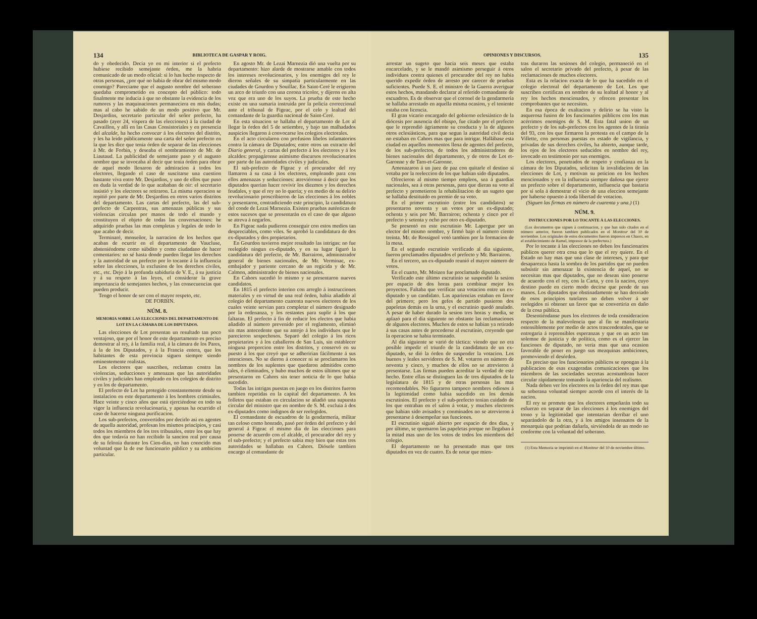134 BIBLIOTECA DE GASPAR Y ROIG.
do y obedecido. Decia yo en mi interior si el prefecto hubiese recibido semejante órden, me la habria comunicado de un modo oficial: si lo has hecho respecto de otras personas, ¿por qué no habia de obrar del mismo modo conmigo? Pareciame que el augusto nombre del soberano quedaba comprometido en concepto del público: todo finalmente me inducia á que no obstante la evidencia de los rumores y las maquinaciones permaneciera en mis dudas; mas al cabo he sabido de un modo positivo que Mr. Desjardins, secretario particular del señor prefecto, ha pasado (ayer 24, víspera de las elecciones) á la ciudad de Cavaillon, y allí en las Casas Consistoriales y en presencia del alcalde, ha hecho convocar á los electores del distrito, y les ha leido públicamente una carta del señor prefecto en la que les dice que tenia órden de separar de las elecciones á Mr. de Forbin, y deseaba el nombramiento de Mr. de Liautaud. La publicidad de semejante paso y el augusto nombre que se invocaba al decir que tenia órden para obrar de aquel modo llenaron de admiracion á todos los electores, llegando el caso de suscitarse una cuestion bastante viva entre Mr. Desjardins, y uno de ellos que puso en duda la verdad de lo que acababan de oir: el secretario insistió y los electores se retiraron. La misma operacion se repitió por parte de Mr. Desjardins en otros varios distritos del departamento. Las cartas del prefecto, las del sub-prefecto de Carpentras, sus amenazas públicas y sus violencias circulan por manos de todo el mundo y constituyen el objeto de todas las conversaciones: he adquirido pruebas las mas completas y legales de todo lo que acabo de decir.
Terminaré, monseñor, la narracion de los hechos que acaban de ocurrir en el departamento de Vaucluse, absteniéndome como súbdito y como ciudadano de hacer comentarios: no sé hasta donde pueden llegar los derechos y la autoridad de un prefecto por lo tocante á la influencia sobre las elecciones, la exclusion de los derechos civiles, etc., etc. Dejo á la profunda sabiduría de V. E., á su justicia y á su respeto á las leyes, el considerar la grave importancia de semejantes hechos, y las consecuencias que pueden producir.
Tengo el honor de ser con el mayor respeto, etc.
DE FORBIN.
NÚM. 8.
MEMORIA SOBRE LAS ELECCIONES DEL DEPARTAMENTO DE LOT EN LA CÁMARA DE LOS DIPUTADOS.
Las elecciones de Lot presentan un resultado tan poco ventajoso, que por el honor de este departamento es preciso demostrar al rey, á la familia real, á la cámara de los Pares, á la de los Diputados, y á la Francia entera, que los habitantes de esta provincia siguen siempre siendo eminentemente realistas.
Los electores que suscriben, reclaman contra las violencias, seducciones y amenazas que las autoridades civiles y judiciales han empleado en los colegios de distrito y en los de departamento.
El prefecto de Lot ha protegido constantemente desde su instalacion en este departamento á los hombres criminales. Hace veinte y cinco años que está ejerciéndose en todo su vigor la influencia revolucionaria, y apenas ha ocurrido el caso de hacerse ninguna purificacion.
Los sub-prefectos, convertidos por decirlo asi en agentes de aquella autoridad, profesan los mismos principios, y casi todos los miembros de los tres tribunales, entre los que hay dos que todavía no han recibido la sancion real por causa de su felonía durante los Cien-dias, no han conocido mas voluntad que la de ese funcionario público y su ambicion particular.
En agosto Mr. de Lezai Marnezia dió una vuelta por su departamento: hizo alarde de mostrarse amable con todos los intereses revolucionarios, y los enemigos del rey le dieron señales de su simpatía particularmente en las ciudades de Gourdon y Souillac. En Saint-Ceré le erigieron un arco de triunfo con una corona tricolor, y dijeron en alta voz que era uno de los suyos. La prueba de este hecho existe en una sumaria instruida por la policía correccional ante el tribunal de Figeac, por el celo y lealtad del comandante de la guardia nacional de Saint-Ceré.
En esta situacion se hallaba el departamento de Lot al llegar la órden del 5 de setiembre, y bajo tan malhadados auspicios llegaron á convocarse los colegios electorales.
En el acto circularon con profusion libelos infamatorios contra la cámara de Diputados; entre otros un extracto del Diario general, y cartas del prefecto á los electores y á los alcaldes: propagáronse asimismo discursos revolucionarios por parte de las autoridades civiles y judiciales.
El sub-prefecto de Figeac y el procurador del rey llamaron á su casa á los electores, empleando para con ellos amenazas y seducciones: atreviéronse á decir que los diputados querian hacer revivir los diezmos y los derechos feudales, y que el rey no lo queria; y en medio de su delirio revolucionario proscribieron de las elecciones á los nobles y presentaron, contradiciendo este principio, la candidatura del conde de Lezai Marnezia. Existen pruebas auténticas de estos sucesos que se presentarán en el caso de que alguno se atreva á negarlos.
En Figeac nada pudieron conseguir con estos medios tan despreciables, como viles. Se aprobó la candidatura de dos ex-diputados y dos propietarios.
En Gourdon tuvieron mejor resultado las intrigas: no fue reelegido ningun ex-diputado, y en su lugar figuró la candidatura del prefecto, de Mr. Barrairon, administrador general de bienes nacionales, de Mr. Verminac, ex-embajador y pariente cercano de un regicida y de Mr. Calmon, administrador de bienes nacionales.
En Cahors sucedió lo mismo y se presentaron nuevos candidatos.
En 1815 el prefecto interino con arreglo á instrucciones materiales y en virtud de una real órden, habia añadido al colegio del departamento cuarenta nuevos electores de los cuales veinte servian para completar el número designado por la ordenanza, y los restantes para suplir á los que faltaran. El prefecto á fin de reducir los electos que habia añadido al número prevenido por el reglamento, eliminó sin mas antecedente que su antojo á los individuos que le parecieron sospechosos. Separó del colegio á los ricos propietarios y á los caballeros de San Luis, sin establecer ninguna proporcion entre los distritos, y conservó en su puesto á los que creyó que se adheririan fácilmente á sus intenciones. No se dieron á conocer ni se proclamaron los nombres de los suplentes que quedaron admitidos como tales, ó eliminados, y hubo muchos de estos últimos que se presentaron en Cahors sin tener noticia de lo que habia sucedido.
Todas las intrigas puestas en juego en los distritos fueron tambien repetidas en la capital del departamento. A los folletos que estaban en circulacion se añadió una supuesta circular del ministro que en nombre de S. M. excluia á dos ex-diputados como indignos de ser reelegidos.
El comandante de escuadron de la gendarmería, militar tan celoso como honrado, pasó por órden del prefecto y del general á Figeac el mismo dia de las elecciones para ponerse de acuerdo con el alcalde, el procurador del rey y el sub-prefecto; y el prefecto sabia muy bien que estas tres autoridades se hallaban en Cahors. Diósele tambien encargo al comandante de
OPINIONES Y DISCURSOS. 135
arrestar un sugeto que hacia seis meses que estaba encarcelado, y se le mandó asimismo perseguir á otros individuos contra quienes el procurador del rey no habia querido expedir órden de arresto por carecer de pruebas suficientes. Puede S. E. el ministro de la Guerra averiguar estos hechos, mandando declarar al referido comandante de escuadron. Es de observar que el coronel de la gendarmería se hallaba arrestado en aquella misma ocasion, y el teniente estaba con licencia.
El gran vicario encargado del gobierno eclesiástico de la diócesis por ausencia del obispo, fue citado por el prefecto que le reprendió ágriamente su conducta y la de algunos otros eclesiásticos, para que segun la autoridad civil decia no estaban en Cahors mas que para intrigar. Hallábase esta ciudad en aquellos momentos llena de agentes del prefecto, de los sub-prefectos, de todos los administradores de bienes nacionales del departamento, y de otros de Lot et-Garonne y de Tarn-et-Garonne.
Amenazaron á un juez de paz con quitarle el destino si votaba por la reeleccion de los que habian sido diputados.
Ofrecieron al mismo tiempo empleos, sea á guardias nacionales, sea á otras personas, para que dieran su voto al prefecto y prometieron la rehabilitacion de un sugeto que se hallaba destituido en premio de su voto.
En el primer escrutinio (entre los candidatos) se presentaron noventa y un votos por un ex-diputado; ochenta y seis por Mr. Barrairon; ochenta y cinco por el prefecto y setenta y ocho por otro ex-diputado.
Se presentó en este escrutinio Mr. Lapergue por un elector del mismo nombre, y firmó bajo el número ciento treinta. Mr. de Rossignol votó tambien por la formacion de la mesa.
En el segundo escrutinio verificado al dia siguiente, fueron proclamados diputados el prefecto y Mr. Barrairon.
En el tercero, un ex-diputado reunió el mayor número de votos.
En el cuarto, Mr. Moizen fue proclamado diputado.
Verificado este último escrutinio se suspendió la sesion por espacio de dos horas para combinar mejor los proyectos. Faltaba que verificar una votacion entre un ex-diputado y un candidato. Las apariencias estaban en favor del primero; pero los gefes de partido pusieron dos papeletas demás en la urna, y el escrutinio quedó anulado. A pesar de haber durado la sesion tres horas y media, se aplazó para el dia siguiente no obstante las reclamaciones de algunos electores. Muchos de estos se habian ya retirado á sus casas antes de procederse al escrutinio, creyendo que la operacion se habia terminado.
Al dia siguiente se varió de táctica: viendo que no era posible impedir el triunfo de la candidatura de un ex-diputado, se dió la órden de suspender la votacion. Los buenos y leales servidores de S. M. votaron en número de noventa y cinco, y muchos de ellos no se atrevieron á presentarse. Las firmas pueden acreditar la verdad de este hecho. Entre ellas se distinguen las de tres diputados de la legislatura de 1815 y de otras personas las mas recomendables. No figuraron tampoco nombres odiosos á la legitimidad como habia sucedido en los demás escrutinios. El prefecto y el sub-prefecto tenian cuidado de los que entraban en el salon á votar, y muchos electores que habian sido avisados y conminados no se atrevieron á presentarse á desempeñar sus funciones.
El escrutinio siguió abierto por espacio de dos dias, y por último, se quemaron las papeletas porque no llegaban á la mitad mas uno de los votos de todos los miembros del colegio.
El departamento no ha presentado mas que tres diputados en vez de cuatro. Es de notar que mien-
tras duraron las sesiones del colegio, permaneció en el salon el secretario privado del prefecto, á pesar de las reclamaciones de muchos electores.
Esta es la relacion exacta de lo que ha sucedido en el colegio electoral del departamento de Lot. Los que suscriben certifican en nombre de su lealtad al honor y al rey los hechos mencionados, y ofrecen presentar los comprobantes que se necesiten.
En esa época de exaltacion y delirio se ha visto la asquerosa fusion de los funcionarios públicos con los mas acérrimos enemigos de S. M. Esta fatal union de un prefecto y de los sub-prefectos con los agentes de la tiranía del 93, con los que firmaron la protesta en el campo de la Villette, con personas puestas en estado de vigilancia, y privadas de sus derechos civiles, ha abierto, aunque tarde, los ojos de los electores seducidos en nombre del rey, invocado en testimonio por sus enemigos.
Los electores, penetrados de respeto y confianza en la cámara de los Diputados, solicitan la invalidacion de las elecciones de Lot, y motivan su peticion en los hechos mencionados y en la influencia siempre dañosa que ejerce un prefecto sobre el departamento, influencia que bastaria por sí sola á demostrar el vicio de una eleccion semejante por haberse opuesto á toda libertad de votacion.
(Siguen las firmas en número de cuarenta y una.) (1)
NÚM. 9.
INSTRUCCIONES POR LO TOCANTE Á LAS ELECCIONES.
(Los documentos que siguen á continuacion, y que han sido citados en el número anterior, fueron tambien publicados en el Moniteur del 10 de noviembre. Los originales de estos documentos fueron impresos en Chaors, en el establecimiento de Ramel, impresor de la prefectura.)
Por lo tocante á las elecciones no deben los funcionarios públicos querer otra cosa que lo que el rey quiere. En el Estado no hay mas que una clase de intereses, y para que desaparezca hasta la sombra de los partidos que no pueden subsistir sin amenazar la existencia de aquel, no se necesitan mas que diputados, que no desean sino ponerse de acuerdo con el rey, con la Carta, y con la nacion, cuyo destino puede en cierto modo decirse que pende de sus manos. Los diputados que obstinadamente se han desviado de osos principios tutelares no deben volver á ser reelegidos ni obtener un favor que se convertiria en daño de la cosa pública.
Desentiéndanse pues los electores de toda consideracion respecto de la malevolencia que al fin se manifestaria ostensiblemente por medio de actos trascendentales, que se entregaria á reprensibles esperanzas y que en un acto tan solemne de justicia y de política, como es el ejercer las funciones de diputado, no veria mas que una ocasion favorable de poner en juego sus mezquinas ambiciones, promoviendo el desórden.
Es preciso que los funcionarios públicos se opongan á la publicacion de esas exageradas comunicaciones que los miembros de las sociedades secretas acostumbran hacer circular rápidamente tomando la apariencia del realismo.
Nada deben ver los electores en la órden del rey mas que su soberana voluntad siempre acorde con el interés de la nacion.
El rey se promete que los electores empeñarán todo su esfuerzo en separar de las elecciones á los enemigos del trono y la legitimidad que intentarian derribar el uno separándolo de la otra, y á los amigos insensatos de la monarquía que podrian dañarla, sirviéndola de un modo no conforme con la voluntad del soberano.
(1) Esta Memoria se imprimió en el Moniteur del 10 de noviembre último.